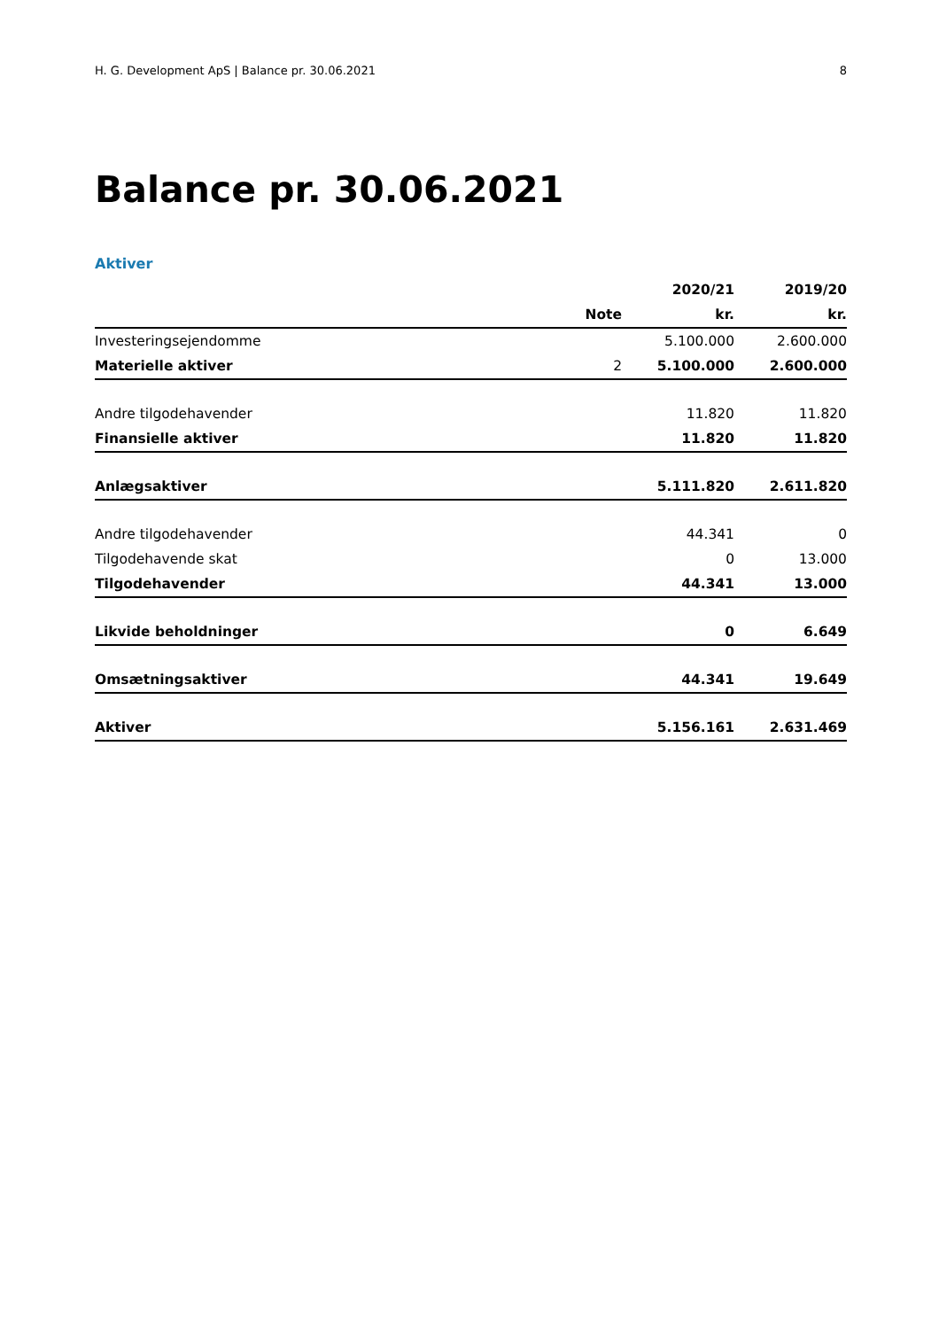H. G. Development ApS | Balance pr. 30.06.2021 8
Balance pr. 30.06.2021
Aktiver
| | | 2020/21 | 2019/20 |
| --- | --- | --- | --- |
| | Note | kr. | kr. |
| Investeringsejendomme | | 5.100.000 | 2.600.000 |
| Materielle aktiver | 2 | 5.100.000 | 2.600.000 |
| Andre tilgodehavender | | 11.820 | 11.820 |
| Finansielle aktiver | | 11.820 | 11.820 |
| Anlægsaktiver | | 5.111.820 | 2.611.820 |
| Andre tilgodehavender | | 44.341 | 0 |
| Tilgodehavende skat | | 0 | 13.000 |
| Tilgodehavender | | 44.341 | 13.000 |
| Likvide beholdninger | | 0 | 6.649 |
| Omsætningsaktiver | | 44.341 | 19.649 |
| Aktiver | | 5.156.161 | 2.631.469 |